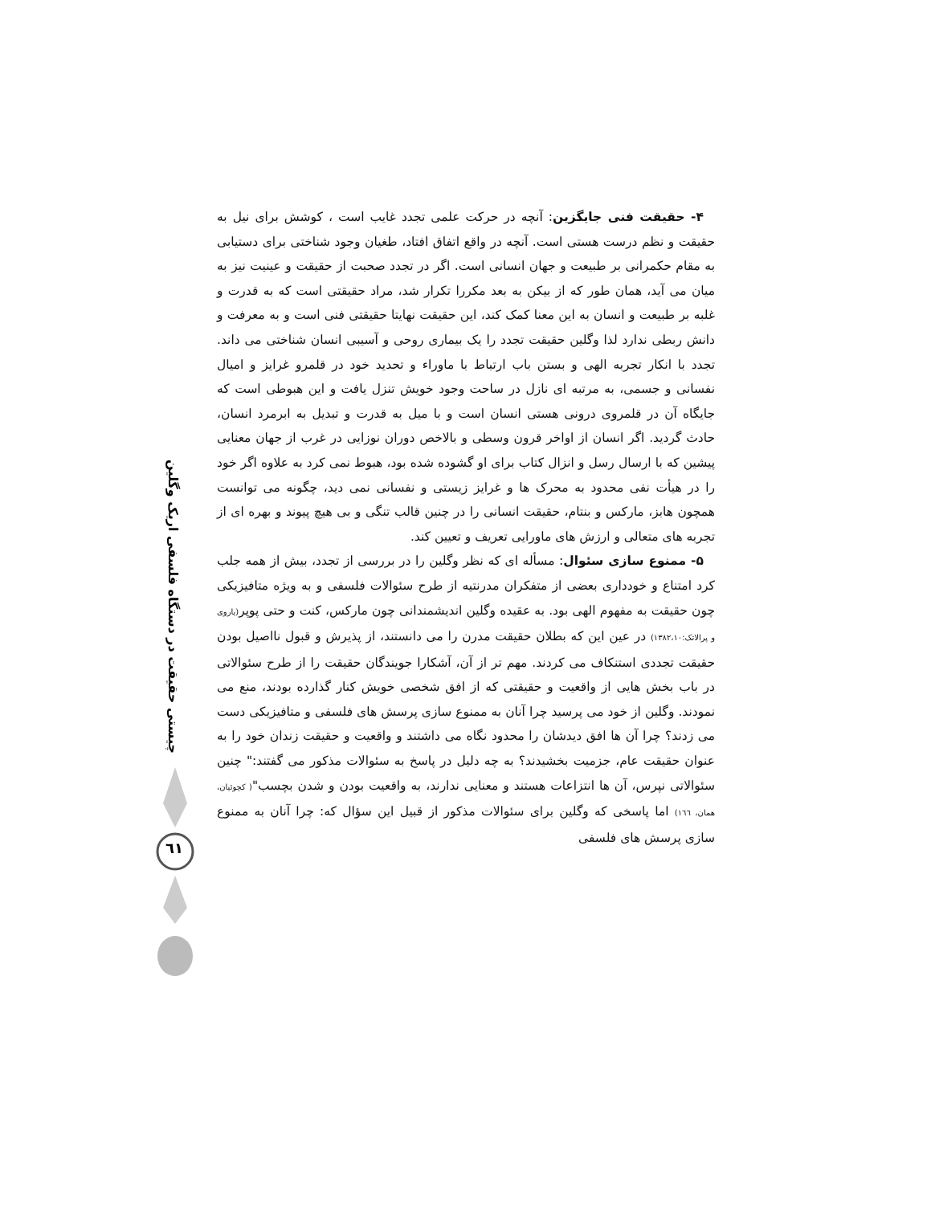چیستی حقیقت در دستگاه فلسفی اریک وگلین
٦١
۴- حقیقت فنی جایگزین: آنچه در حرکت علمی تجدد غایب است ، کوشش برای نیل به حقیقت و نظم درست هستی است. آنچه در واقع اتفاق افتاد، طغیان وجود شناختی برای دستیابی به مقام حکمرانی بر طبیعت و جهان انسانی است. اگر در تجدد صحبت از حقیقت و عینیت نیز به میان می آید، همان طور که از بیکن به بعد مکررا تکرار شد، مراد حقیقتی است که به قدرت و غلبه بر طبیعت و انسان به این معنا کمک کند، این حقیقت نهایتا حقیقتی فنی است و به معرفت و دانش ربطی ندارد لذا وگلین حقیقت تجدد را یک بیماری روحی و آسیبی انسان شناختی می داند. تجدد با انکار تجربه الهی و بستن باب ارتباط با ماوراء و تحدید خود در قلمرو غرایز و امیال نفسانی و جسمی، به مرتبه ای نازل در ساحت وجود خویش تنزل یافت و این هبوطی است که جایگاه آن در قلمروی درونی هستی انسان است و با میل به قدرت و تبدیل به ابرمرد انسان، حادث گردید. اگر انسان از اواخر قرون وسطی و بالاخص دوران نوزایی در غرب از جهان معنایی پیشین که با ارسال رسل و انزال کتاب برای او گشوده شده بود، هبوط نمی کرد به علاوه اگر خود را در هیأت نفی محدود به محرک ها و غرایز زیستی و نفسانی نمی دید، چگونه می توانست همچون هابز، مارکس و بنتام، حقیقت انسانی را در چنین قالب تنگی و بی هیچ پیوند و بهره ای از تجربه های متعالی و ارزش های ماورایی تعریف و تعیین کند.
۵- ممنوع سازی سئوال: مسأله ای که نظر وگلین را در بررسی از تجدد، بیش از همه جلب کرد امتناع و خودداری بعضی از متفکران مدرنتیه از طرح سئوالات فلسفی و به ویژه متافیزیکی چون حقیقت به مفهوم الهی بود. به عقیده وگلین اندیشمندانی چون مارکس، کنت و حتی پوپر(یاروی و پرالاتک:۱۳۸۲،۱۰) در عین این که بطلان حقیقت مدرن را می دانستند، از پذیرش و قبول نااصیل بودن حقیقت تجددی استنکاف می کردند. مهم تر از آن، آشکارا جویندگان حقیقت را از طرح سئوالاتی در باب بخش هایی از واقعیت و حقیقتی که از افق شخصی خویش کنار گذارده بودند، منع می نمودند. وگلین از خود می پرسید چرا آنان به ممنوع سازی پرسش های فلسفی و متافیزیکی دست می زدند؟ چرا آن ها افق دیدشان را محدود نگاه می داشتند و واقعیت و حقیقت زندان خود را به عنوان حقیقت عام، جزمیت بخشیدند؟ به چه دلیل در پاسخ به سئوالات مذکور می گفتند:" چنین سئوالاتی نپرس، آن ها انتزاعات هستند و معنایی ندارند، به واقعیت بودن و شدن بچسب"( کچوئیان، همان، ١٦٦) اما پاسخی که وگلین برای سئوالات مذکور از قبیل این سؤال که: چرا آنان به ممنوع سازی پرسش های فلسفی